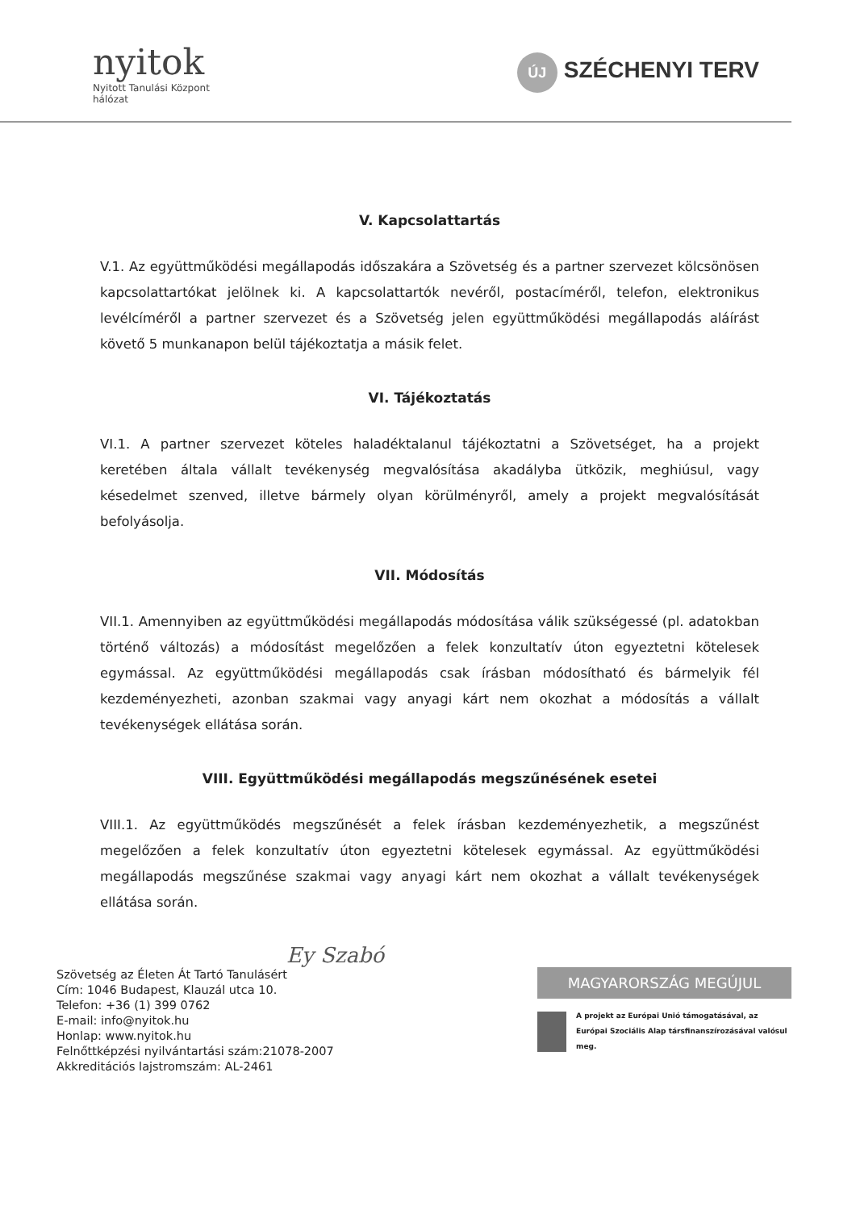nyitok
Nyitott Tanulási Központ
hálózat
ÚJ SZÉCHENYI TERV
V. Kapcsolattartás
V.1. Az együttműködési megállapodás időszakára a Szövetség és a partner szervezet kölcsönösen kapcsolattartókat jelölnek ki. A kapcsolattartók nevéről, postacíméről, telefon, elektronikus levélcíméről a partner szervezet és a Szövetség jelen együttműködési megállapodás aláírást követő 5 munkanapon belül tájékoztatja a másik felet.
VI. Tájékoztatás
VI.1. A partner szervezet köteles haladéktalanul tájékoztatni a Szövetséget, ha a projekt keretében általa vállalt tevékenység megvalósítása akadályba ütközik, meghiúsul, vagy késedelmet szenved, illetve bármely olyan körülményről, amely a projekt megvalósítását befolyásolja.
VII. Módosítás
VII.1. Amennyiben az együttműködési megállapodás módosítása válik szükségessé (pl. adatokban történő változás) a módosítást megelőzően a felek konzultatív úton egyeztetni kötelesek egymással. Az együttműködési megállapodás csak írásban módosítható és bármelyik fél kezdeményezheti, azonban szakmai vagy anyagi kárt nem okozhat a módosítás a vállalt tevékenységek ellátása során.
VIII. Együttműködési megállapodás megszűnésének esetei
VIII.1. Az együttműködés megszűnését a felek írásban kezdeményezhetik, a megszűnést megelőzően a felek konzultatív úton egyeztetni kötelesek egymással. Az együttműködési megállapodás megszűnése szakmai vagy anyagi kárt nem okozhat a vállalt tevékenységek ellátása során.
Ey Szabó
Szövetség az Életen Át Tartó Tanulásért
Cím: 1046 Budapest, Klauzál utca 10.
Telefon: +36 (1) 399 0762
E-mail: info@nyitok.hu
Honlap: www.nyitok.hu
Felnőttképzési nyilvántartási szám:21078-2007
Akkreditációs lajstromszám: AL-2461
MAGYARORSZÁG MEGÚJUL
A projekt az Európai Unió támogatásával, az Európai Szociális Alap társfinanszírozásával valósul meg.